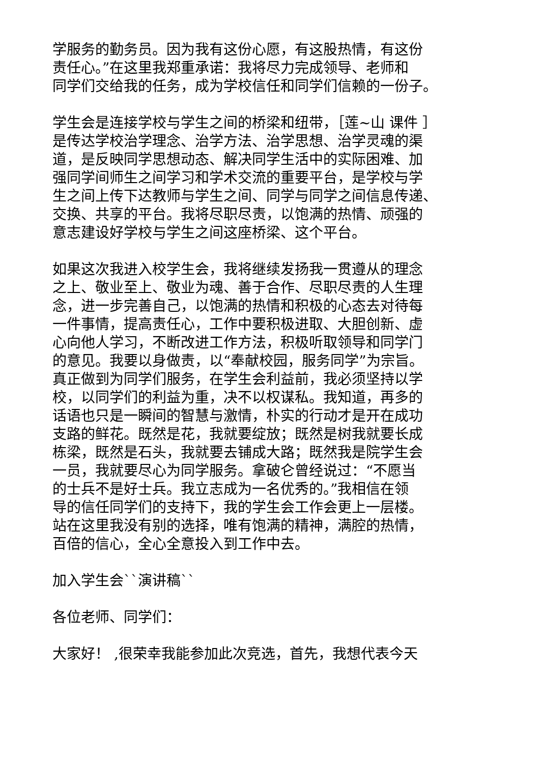学服务的勤务员。因为我有这份心愿，有这股热情，有这份
责任心。”在这里我郑重承诺：我将尽力完成领导、老师和
同学们交给我的任务，成为学校信任和同学们信赖的一份子。
学生会是连接学校与学生之间的桥梁和纽带，［莲~山 课件 ］
是传达学校治学理念、治学方法、治学思想、治学灵魂的渠
道，是反映同学思想动态、解决同学生活中的实际困难、加
强同学间师生之间学习和学术交流的重要平台，是学校与学
生之间上传下达教师与学生之间、同学与同学之间信息传递、
交换、共享的平台。我将尽职尽责，以饱满的热情、顽强的
意志建设好学校与学生之间这座桥梁、这个平台。
如果这次我进入校学生会，我将继续发扬我一贯遵从的理念
之上、敬业至上、敬业为魂、善于合作、尽职尽责的人生理
念，进一步完善自己，以饱满的热情和积极的心态去对待每
一件事情，提高责任心，工作中要积极进取、大胆创新、虚
心向他人学习，不断改进工作方法，积极听取领导和同学门
的意见。我要以身做责，以“奉献校园，服务同学”为宗旨。
真正做到为同学们服务，在学生会利益前，我必须坚持以学
校，以同学们的利益为重，决不以权谋私。我知道，再多的
话语也只是一瞬间的智慧与激情，朴实的行动才是开在成功
支路的鲜花。既然是花，我就要绽放；既然是树我就要长成
栋梁，既然是石头，我就要去铺成大路；既然我是院学生会
一员，我就要尽心为同学服务。拿破仑曾经说过：“不愿当
的士兵不是好士兵。我立志成为一名优秀的。”我相信在领
导的信任同学们的支持下，我的学生会工作会更上一层楼。
站在这里我没有别的选择，唯有饱满的精神，满腔的热情，
百倍的信心，全心全意投入到工作中去。
加入学生会``演讲稿``
各位老师、同学们：
大家好！ ,很荣幸我能参加此次竞选，首先，我想代表今天